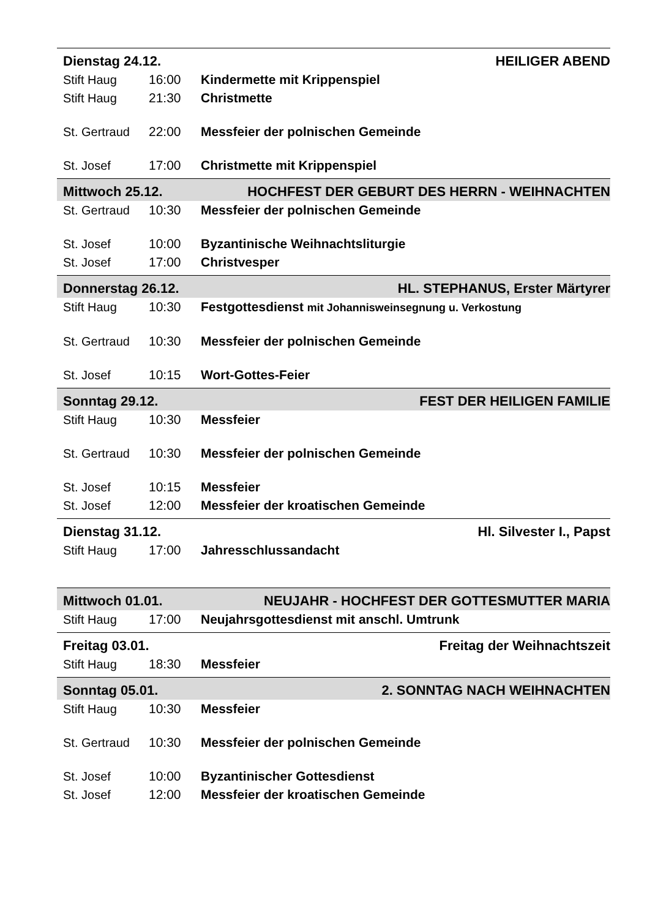Dienstag 24.12. HEILIGER ABEND
Stift Haug 16:00 Kindermette mit Krippenspiel
Stift Haug 21:30 Christmette
St. Gertraud 22:00 Messfeier der polnischen Gemeinde
St. Josef 17:00 Christmette mit Krippenspiel
Mittwoch 25.12. HOCHFEST DER GEBURT DES HERRN - WEIHNACHTEN
St. Gertraud 10:30 Messfeier der polnischen Gemeinde
St. Josef 10:00 Byzantinische Weihnachtsliturgie
St. Josef 17:00 Christvesper
Donnerstag 26.12. HL. STEPHANUS, Erster Märtyrer
Stift Haug 10:30 Festgottesdienst mit Johannisweinsegnung u. Verkostung
St. Gertraud 10:30 Messfeier der polnischen Gemeinde
St. Josef 10:15 Wort-Gottes-Feier
Sonntag 29.12. FEST DER HEILIGEN FAMILIE
Stift Haug 10:30 Messfeier
St. Gertraud 10:30 Messfeier der polnischen Gemeinde
St. Josef 10:15 Messfeier
St. Josef 12:00 Messfeier der kroatischen Gemeinde
Dienstag 31.12. Hl. Silvester I., Papst
Stift Haug 17:00 Jahresschlussandacht
Mittwoch 01.01. NEUJAHR - HOCHFEST DER GOTTESMUTTER MARIA
Stift Haug 17:00 Neujahrsgottesdienst mit anschl. Umtrunk
Freitag 03.01. Freitag der Weihnachtszeit
Stift Haug 18:30 Messfeier
Sonntag 05.01. 2. SONNTAG NACH WEIHNACHTEN
Stift Haug 10:30 Messfeier
St. Gertraud 10:30 Messfeier der polnischen Gemeinde
St. Josef 10:00 Byzantinischer Gottesdienst
St. Josef 12:00 Messfeier der kroatischen Gemeinde